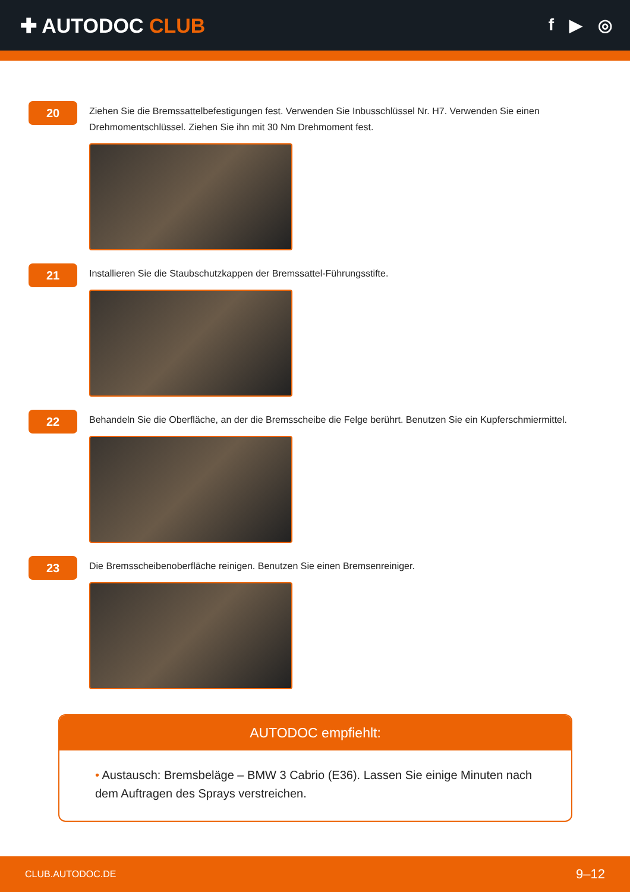✚ AUTODOC CLUB
f ▶ ◎
20
Ziehen Sie die Bremssattelbefestigungen fest. Verwenden Sie Inbusschlüssel Nr. H7. Verwenden Sie einen Drehmomentschlüssel. Ziehen Sie ihn mit 30 Nm Drehmoment fest.
21
Installieren Sie die Staubschutzkappen der Bremssattel-Führungsstifte.
22
Behandeln Sie die Oberfläche, an der die Bremsscheibe die Felge berührt. Benutzen Sie ein Kupferschmiermittel.
23
Die Bremsscheibenoberfläche reinigen. Benutzen Sie einen Bremsenreiniger.
AUTODOC empfiehlt:
• Austausch: Bremsbeläge – BMW 3 Cabrio (E36). Lassen Sie einige Minuten nach dem Auftragen des Sprays verstreichen.
CLUB.AUTODOC.DE 9–12